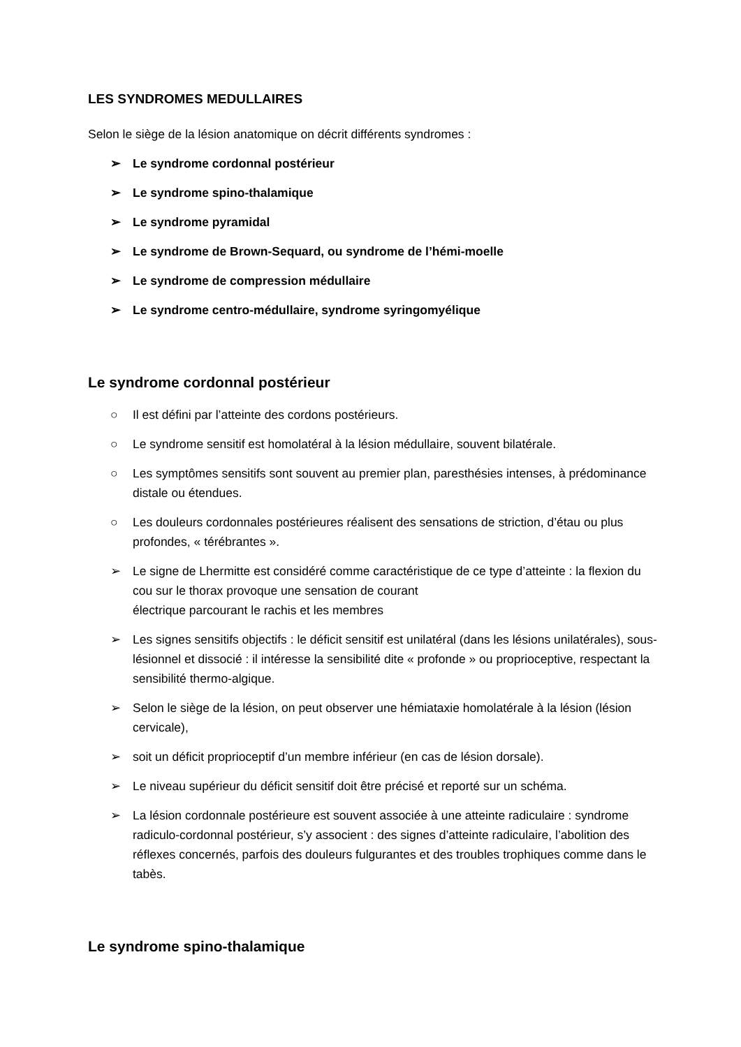LES SYNDROMES MEDULLAIRES
Selon le siège de la lésion anatomique on décrit différents syndromes :
➢ Le syndrome cordonnal postérieur
➢ Le syndrome spino-thalamique
➢ Le syndrome pyramidal
➢ Le syndrome de Brown-Sequard, ou syndrome de l’hémi-moelle
➢ Le syndrome de compression médullaire
➢ Le syndrome centro-médullaire, syndrome syringomyélique
Le syndrome cordonnal postérieur
○ Il est défini par l’atteinte des cordons postérieurs.
○ Le syndrome sensitif est homolatéral à la lésion médullaire, souvent bilatérale.
○ Les symptômes sensitifs sont souvent au premier plan, paresthésies intenses, à prédominance distale ou étendues.
○ Les douleurs cordonnales postérieures réalisent des sensations de striction, d’étau ou plus profondes, « térébrantes ».
➢ Le signe de Lhermitte est considéré comme caractéristique de ce type d’atteinte : la flexion du cou sur le thorax provoque une sensation de courant
électrique parcourant le rachis et les membres
➢ Les signes sensitifs objectifs : le déficit sensitif est unilatéral (dans les lésions unilatérales), sous-lésionnel et dissocié : il intéresse la sensibilité dite « profonde » ou proprioceptive, respectant la sensibilité thermo-algique.
➢ Selon le siège de la lésion, on peut observer une hémiataxie homolatérale à la lésion (lésion cervicale),
➢ soit un déficit proprioceptif d’un membre inférieur (en cas de lésion dorsale).
➢ Le niveau supérieur du déficit sensitif doit être précisé et reporté sur un schéma.
➢ La lésion cordonnale postérieure est souvent associée à une atteinte radiculaire : syndrome radiculo-cordonnal postérieur, s’y associent : des signes d’atteinte radiculaire, l’abolition des réflexes concernés, parfois des douleurs fulgurantes et des troubles trophiques comme dans le tabès.
Le syndrome spino-thalamique